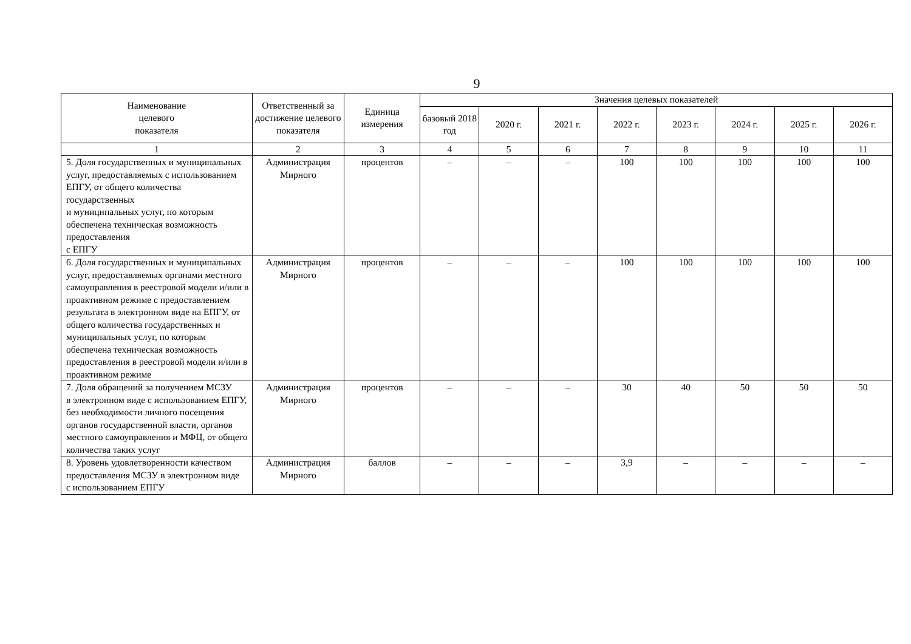9
| Наименование целевого показателя | Ответственный за достижение целевого показателя | Единица измерения | Значения целевых показателей | | | | | | | |
| --- | --- | --- | --- | --- | --- | --- | --- | --- | --- | --- |
| | | | базовый 2018 год | 2020 г. | 2021 г. | 2022 г. | 2023 г. | 2024 г. | 2025 г. | 2026 г. |
| 1 | 2 | 3 | 4 | 5 | 6 | 7 | 8 | 9 | 10 | 11 |
| 5. Доля государственных и муниципальных услуг, предоставляемых с использованием ЕПГУ, от общего количества государственных и муниципальных услуг, по которым обеспечена техническая возможность предоставления с ЕПГУ | Администрация Мирного | процентов | – | – | – | 100 | 100 | 100 | 100 | 100 |
| 6. Доля государственных и муниципальных услуг, предоставляемых органами местного самоуправления в реестровой модели и/или в проактивном режиме с предоставлением результата в электронном виде на ЕПГУ, от общего количества государственных и муниципальных услуг, по которым обеспечена техническая возможность предоставления в реестровой модели и/или в проактивном режиме | Администрация Мирного | процентов | – | – | – | 100 | 100 | 100 | 100 | 100 |
| 7. Доля обращений за получением МСЗУ в электронном виде с использованием ЕПГУ, без необходимости личного посещения органов государственной власти, органов местного самоуправления и МФЦ, от общего количества таких услуг | Администрация Мирного | процентов | – | – | – | 30 | 40 | 50 | 50 | 50 |
| 8. Уровень удовлетворенности качеством предоставления МСЗУ в электронном виде с использованием ЕПГУ | Администрация Мирного | баллов | – | – | – | 3,9 | – | – | – | – |